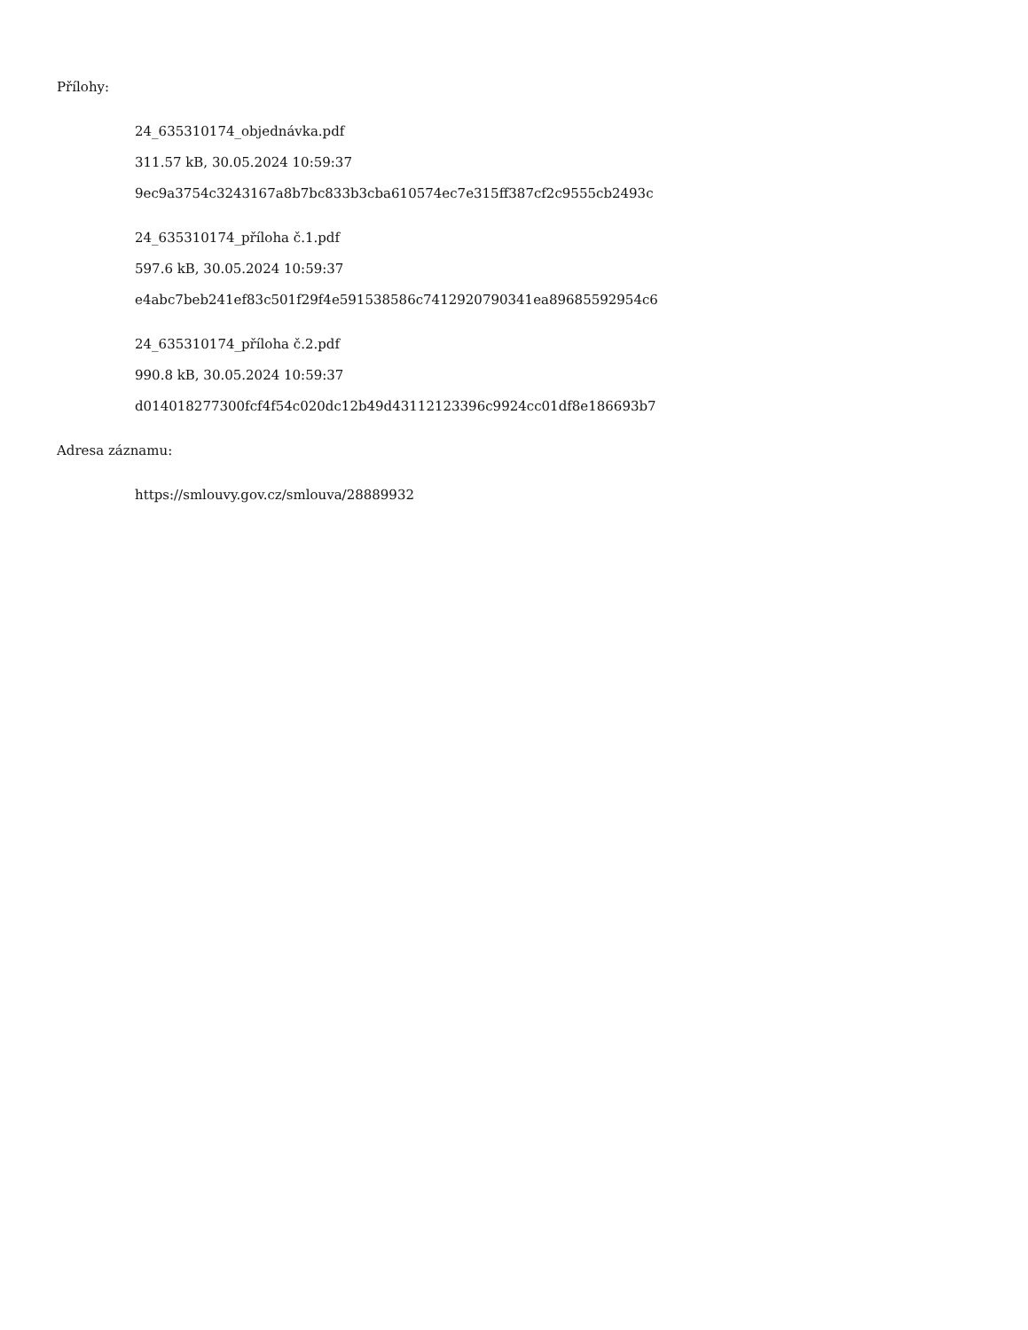Přílohy:
24_635310174_objednávka.pdf
311.57 kB, 30.05.2024 10:59:37
9ec9a3754c3243167a8b7bc833b3cba610574ec7e315ff387cf2c9555cb2493c
24_635310174_příloha č.1.pdf
597.6 kB, 30.05.2024 10:59:37
e4abc7beb241ef83c501f29f4e591538586c7412920790341ea89685592954c6
24_635310174_příloha č.2.pdf
990.8 kB, 30.05.2024 10:59:37
d014018277300fcf4f54c020dc12b49d43112123396c9924cc01df8e186693b7
Adresa záznamu:
https://smlouvy.gov.cz/smlouva/28889932